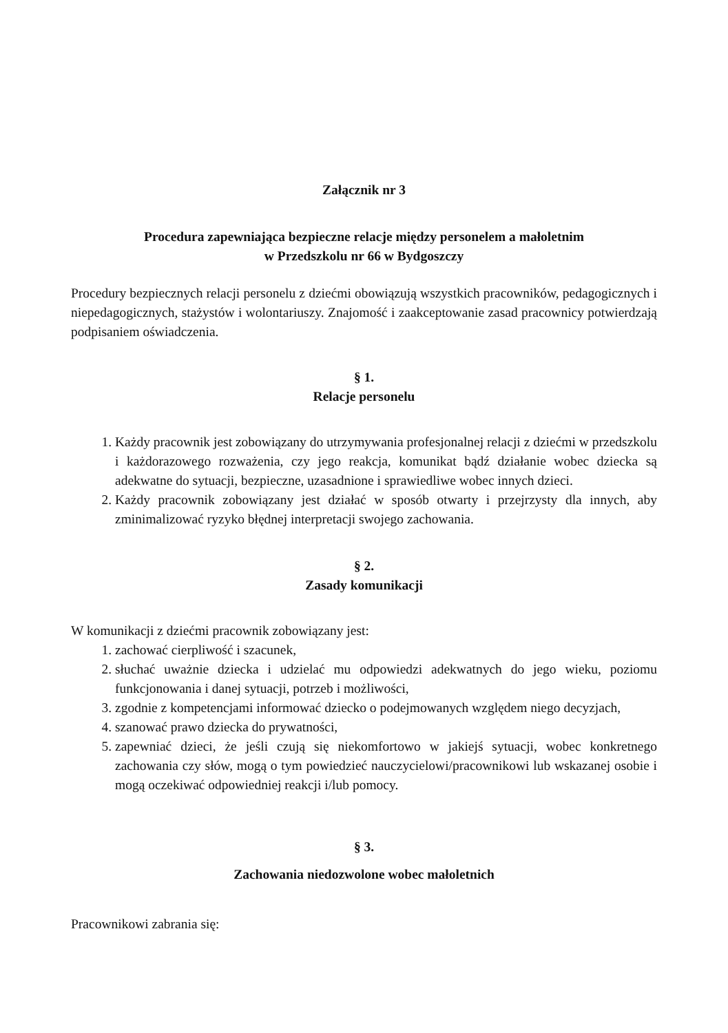Załącznik nr 3
Procedura zapewniająca bezpieczne relacje między personelem a małoletnim
w Przedszkolu nr 66 w Bydgoszczy
Procedury bezpiecznych relacji personelu z dziećmi obowiązują wszystkich pracowników, pedagogicznych i niepedagogicznych, stażystów i wolontariuszy. Znajomość i zaakceptowanie zasad pracownicy potwierdzają podpisaniem oświadczenia.
§ 1.
Relacje personelu
1. Każdy pracownik jest zobowiązany do utrzymywania profesjonalnej relacji z dziećmi w przedszkolu i każdorazowego rozważenia, czy jego reakcja, komunikat bądź działanie wobec dziecka są adekwatne do sytuacji, bezpieczne, uzasadnione i sprawiedliwe wobec innych dzieci.
2. Każdy pracownik zobowiązany jest działać w sposób otwarty i przejrzysty dla innych, aby zminimalizować ryzyko błędnej interpretacji swojego zachowania.
§ 2.
Zasady komunikacji
W komunikacji z dziećmi pracownik zobowiązany jest:
1. zachować cierpliwość i szacunek,
2. słuchać uważnie dziecka i udzielać mu odpowiedzi adekwatnych do jego wieku, poziomu funkcjonowania i danej sytuacji, potrzeb i możliwości,
3. zgodnie z kompetencjami informować dziecko o podejmowanych względem niego decyzjach,
4. szanować prawo dziecka do prywatności,
5. zapewniać dzieci, że jeśli czują się niekomfortowo w jakiejś sytuacji, wobec konkretnego zachowania czy słów, mogą o tym powiedzieć nauczycielowi/pracownikowi lub wskazanej osobie i mogą oczekiwać odpowiedniej reakcji i/lub pomocy.
§ 3.
Zachowania niedozwolone wobec małoletnich
Pracownikowi zabrania się: